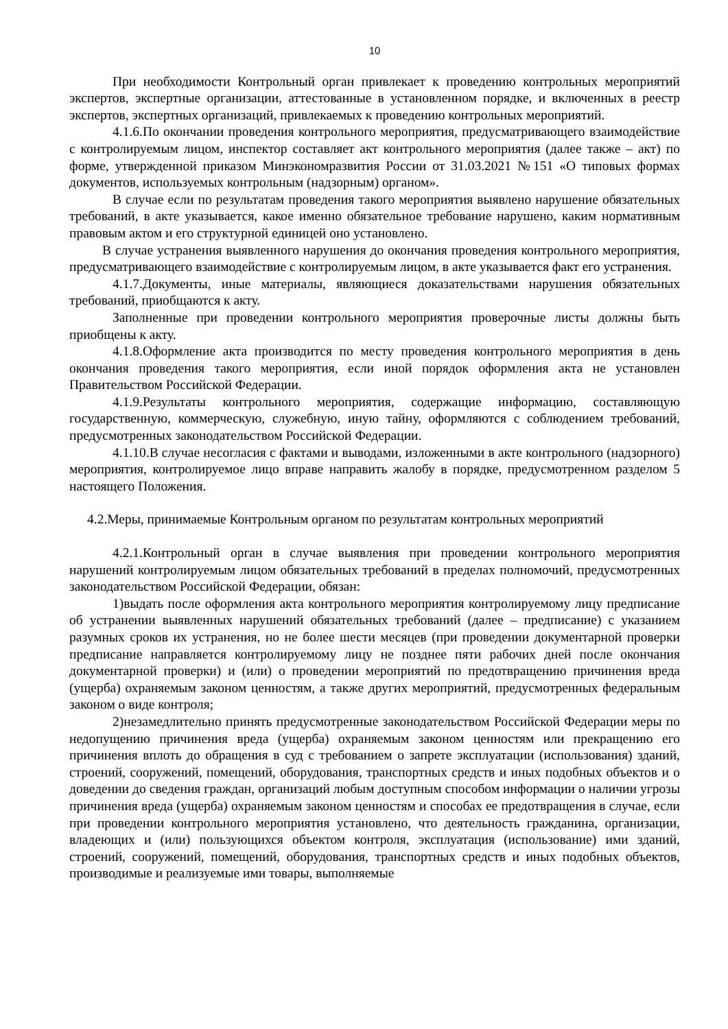10
При необходимости Контрольный орган привлекает к проведению контрольных мероприятий экспертов, экспертные организации, аттестованные в установленном порядке, и включенных в реестр экспертов, экспертных организаций, привлекаемых к проведению контрольных мероприятий.
4.1.6.По окончании проведения контрольного мероприятия, предусматривающего взаимодействие с контролируемым лицом, инспектор составляет акт контрольного мероприятия (далее также – акт) по форме, утвержденной приказом Минэкономразвития России от 31.03.2021 №151 «О типовых формах документов, используемых контрольным (надзорным) органом».
В случае если по результатам проведения такого мероприятия выявлено нарушение обязательных требований, в акте указывается, какое именно обязательное требование нарушено, каким нормативным правовым актом и его структурной единицей оно установлено.
В случае устранения выявленного нарушения до окончания проведения контрольного мероприятия, предусматривающего взаимодействие с контролируемым лицом, в акте указывается факт его устранения.
4.1.7.Документы, иные материалы, являющиеся доказательствами нарушения обязательных требований, приобщаются к акту.
Заполненные при проведении контрольного мероприятия проверочные листы должны быть приобщены к акту.
4.1.8.Оформление акта производится по месту проведения контрольного мероприятия в день окончания проведения такого мероприятия, если иной порядок оформления акта не установлен Правительством Российской Федерации.
4.1.9.Результаты контрольного мероприятия, содержащие информацию, составляющую государственную, коммерческую, служебную, иную тайну, оформляются с соблюдением требований, предусмотренных законодательством Российской Федерации.
4.1.10.В случае несогласия с фактами и выводами, изложенными в акте контрольного (надзорного) мероприятия, контролируемое лицо вправе направить жалобу в порядке, предусмотренном разделом 5 настоящего Положения.
4.2.Меры, принимаемые Контрольным органом по результатам контрольных мероприятий
4.2.1.Контрольный орган в случае выявления при проведении контрольного мероприятия нарушений контролируемым лицом обязательных требований в пределах полномочий, предусмотренных законодательством Российской Федерации, обязан:
1)выдать после оформления акта контрольного мероприятия контролируемому лицу предписание об устранении выявленных нарушений обязательных требований (далее – предписание) с указанием разумных сроков их устранения, но не более шести месяцев (при проведении документарной проверки предписание направляется контролируемому лицу не позднее пяти рабочих дней после окончания документарной проверки) и (или) о проведении мероприятий по предотвращению причинения вреда (ущерба) охраняемым законом ценностям, а также других мероприятий, предусмотренных федеральным законом о виде контроля;
2)незамедлительно принять предусмотренные законодательством Российской Федерации меры по недопущению причинения вреда (ущерба) охраняемым законом ценностям или прекращению его причинения вплоть до обращения в суд с требованием о запрете эксплуатации (использования) зданий, строений, сооружений, помещений, оборудования, транспортных средств и иных подобных объектов и о доведении до сведения граждан, организаций любым доступным способом информации о наличии угрозы причинения вреда (ущерба) охраняемым законом ценностям и способах ее предотвращения в случае, если при проведении контрольного мероприятия установлено, что деятельность гражданина, организации, владеющих и (или) пользующихся объектом контроля, эксплуатация (использование) ими зданий, строений, сооружений, помещений, оборудования, транспортных средств и иных подобных объектов, производимые и реализуемые ими товары, выполняемые